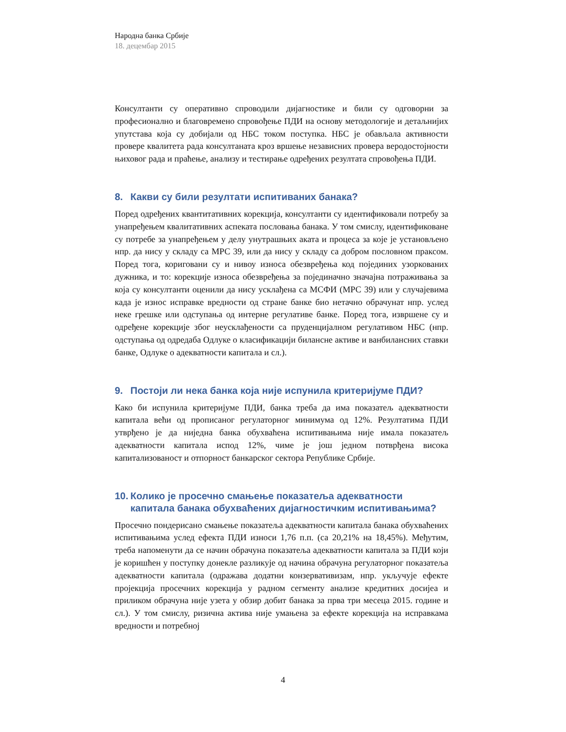Народна банка Србије
18. децембар 2015
Консултанти су оперативно спроводили дијагностике и били су одговорни за професионално и благовремено спровођење ПДИ на основу методологије и детаљнијих упутстава која су добијали од НБС током поступка. НБС је обављала активности провере квалитета рада консултаната кроз вршење независних провера веродостојности њиховог рада и праћење, анализу и тестирање одређених резултата спровођења ПДИ.
8. Какви су били резултати испитиваних банака?
Поред одређених квантитативних корекција, консултанти су идентификовали потребу за унапређењем квалитативних аспеката пословања банака. У том смислу, идентификоване су потребе за унапређењем у делу унутрашњих аката и процеса за које је установљено нпр. да нису у складу са МРС 39, или да нису у складу са добром пословном праксом. Поред тога, кориговани су и нивоу износа обезвређења код појединих узоркованих дужника, и то: корекције износа обезвређења за појединачно значајна потраживања за која су консултанти оценили да нису усклађена са МСФИ (МРС 39) или у случајевима када је износ исправке вредности од стране банке био нетачно обрачунат нпр. услед неке грешке или одступања од интерне регулативе банке. Поред тога, извршене су и одређене корекције због неусклађености са пруденцијалном регулативом НБС (нпр. одступања од одредаба Одлуке о класификацији билансне активе и ванбилансних ставки банке, Одлуке о адекватности капитала и сл.).
9. Постоји ли нека банка која није испунила критеријуме ПДИ?
Како би испунила критеријуме ПДИ, банка треба да има показатељ адекватности капитала већи од прописаног регулаторног минимума од 12%. Резултатима ПДИ утврђено је да ниједна банка обухваћена испитивањима није имала показатељ адекватности капитала испод 12%, чиме је још једном потврђена висока капитализованост и отпорност банкарског сектора Републике Србије.
10. Колико је просечно смањење показатеља адекватности капитала банака обухваћених дијагностичким испитивањима?
Просечно пондерисано смањење показатеља адекватности капитала банака обухваћених испитивањима услед ефекта ПДИ износи 1,76 п.п. (са 20,21% на 18,45%). Међутим, треба напоменути да се начин обрачуна показатеља адекватности капитала за ПДИ који је коришћен у поступку донекле разликује од начина обрачуна регулаторног показатеља адекватности капитала (одражава додатни конзервативизам, нпр. укључује ефекте пројекција просечних корекција у радном сегменту анализе кредитних досијеа и приликом обрачуна није узета у обзир добит банака за прва три месеца 2015. године и сл.). У том смислу, ризична актива није умањена за ефекте корекција на исправкама вредности и потребној
4